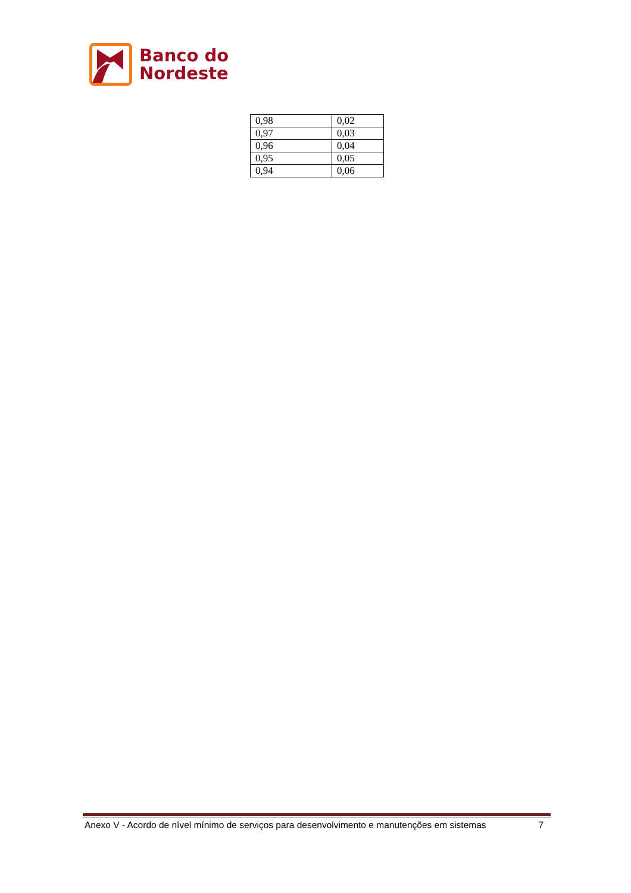Banco do
Nordeste
| 0,98 | 0,02 |
| 0,97 | 0,03 |
| 0,96 | 0,04 |
| 0,95 | 0,05 |
| 0,94 | 0,06 |
Anexo V - Acordo de nível mínimo de serviços para desenvolvimento e manutenções em sistemas 7